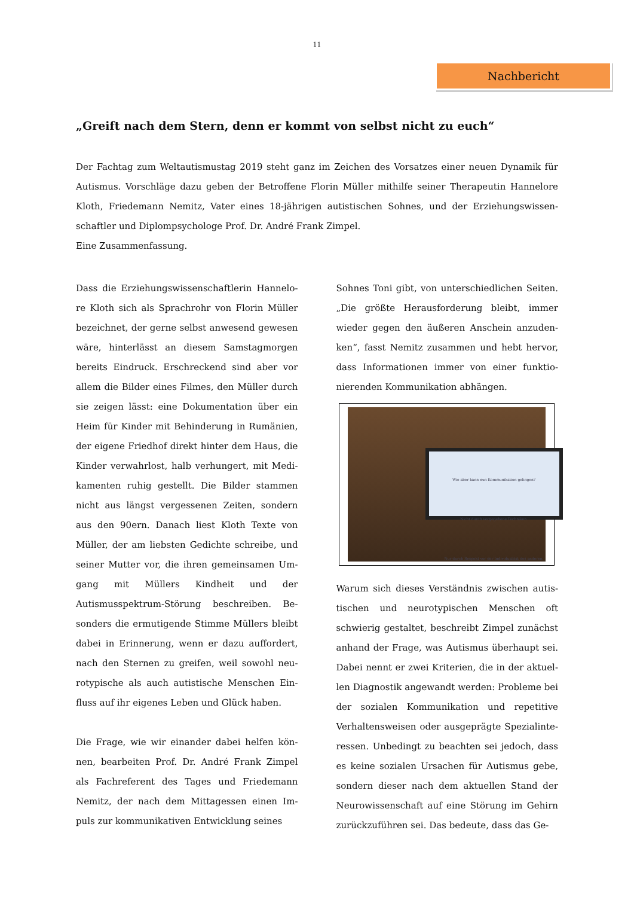11
Nachbericht
„Greift nach dem Stern, denn er kommt von selbst nicht zu euch“
Der Fachtag zum Weltautismustag 2019 steht ganz im Zeichen des Vorsatzes einer neuen Dynamik für Autismus. Vorschläge dazu geben der Betroffene Florin Müller mithilfe seiner Therapeutin Hannelore Kloth, Friedemann Nemitz, Vater eines 18-jährigen autistischen Sohnes, und der Erziehungswissen-schaftler und Diplompsychologe Prof. Dr. André Frank Zimpel.
Eine Zusammenfassung.
Dass die Erziehungswissenschaftlerin Hannelo-re Kloth sich als Sprachrohr von Florin Müller bezeichnet, der gerne selbst anwesend gewesen wäre, hinterlässt an diesem Samstagmorgen bereits Eindruck. Erschreckend sind aber vor allem die Bilder eines Filmes, den Müller durch sie zeigen lässt: eine Dokumentation über ein Heim für Kinder mit Behinderung in Rumänien, der eigene Friedhof direkt hinter dem Haus, die Kinder verwahrlost, halb verhungert, mit Medi-kamenten ruhig gestellt. Die Bilder stammen nicht aus längst vergessenen Zeiten, sondern aus den 90ern. Danach liest Kloth Texte von Müller, der am liebsten Gedichte schreibe, und seiner Mutter vor, die ihren gemeinsamen Um-gang mit Müllers Kindheit und der Autismusspektrum-Störung beschreiben. Be-sonders die ermutigende Stimme Müllers bleibt dabei in Erinnerung, wenn er dazu auffordert, nach den Sternen zu greifen, weil sowohl neu-rotypische als auch autistische Menschen Ein-fluss auf ihr eigenes Leben und Glück haben.
Die Frage, wie wir einander dabei helfen kön-nen, bearbeiten Prof. Dr. André Frank Zimpel als Fachreferent des Tages und Friedemann Nemitz, der nach dem Mittagessen einen Im-puls zur kommunikativen Entwicklung seines
Sohnes Toni gibt, von unterschiedlichen Seiten. „Die größte Herausforderung bleibt, immer wieder gegen den äußeren Anschein anzuden-ken“, fasst Nemitz zusammen und hebt hervor, dass Informationen immer von einer funktio-nierenden Kommunikation abhängen.
Wie aber kann nun Kommunikation gelingen?
Nicht durch vorgegebene Techniken.
Nur durch Respekt vor der Individualität des anderen.
Warum sich dieses Verständnis zwischen autis-tischen und neurotypischen Menschen oft schwierig gestaltet, beschreibt Zimpel zunächst anhand der Frage, was Autismus überhaupt sei. Dabei nennt er zwei Kriterien, die in der aktuel-len Diagnostik angewandt werden: Probleme bei der sozialen Kommunikation und repetitive Verhaltensweisen oder ausgeprägte Spezialinte-ressen. Unbedingt zu beachten sei jedoch, dass es keine sozialen Ursachen für Autismus gebe, sondern dieser nach dem aktuellen Stand der Neurowissenschaft auf eine Störung im Gehirn zurückzuführen sei. Das bedeute, dass das Ge-